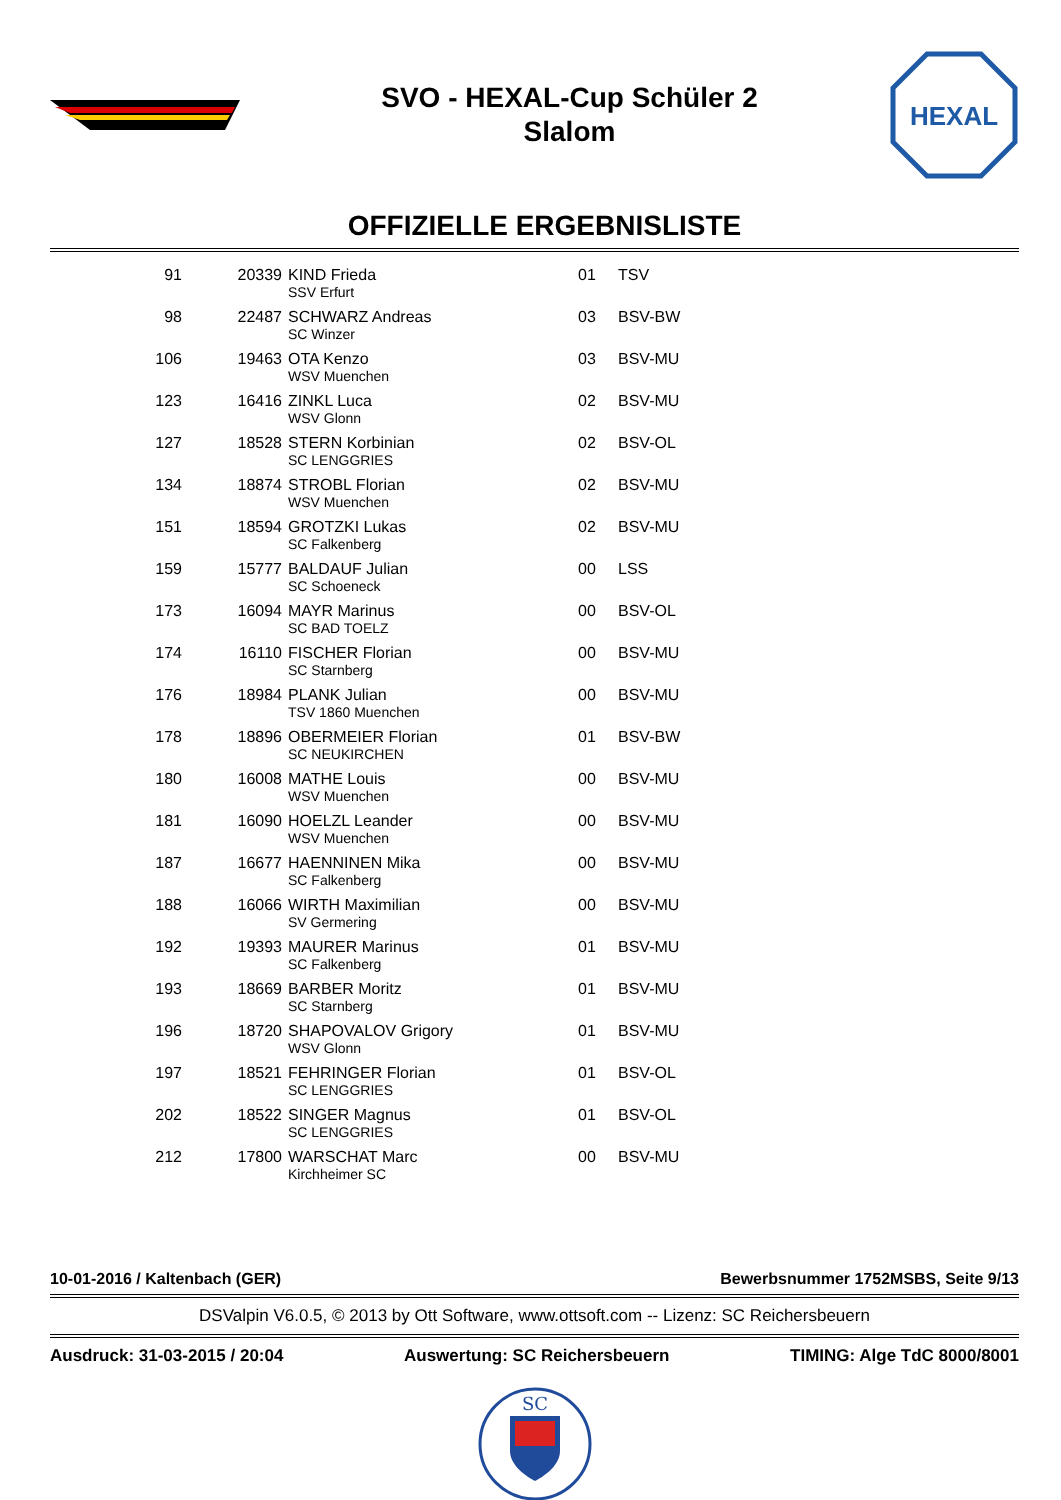SVO - HEXAL-Cup Schüler 2
Slalom
HEXAL
OFFIZIELLE ERGEBNISLISTE
| 91 | 20339 | KIND Frieda SSV Erfurt | 01 | TSV |
| 98 | 22487 | SCHWARZ Andreas SC Winzer | 03 | BSV-BW |
| 106 | 19463 | OTA Kenzo WSV Muenchen | 03 | BSV-MU |
| 123 | 16416 | ZINKL Luca WSV Glonn | 02 | BSV-MU |
| 127 | 18528 | STERN Korbinian SC LENGGRIES | 02 | BSV-OL |
| 134 | 18874 | STROBL Florian WSV Muenchen | 02 | BSV-MU |
| 151 | 18594 | GROTZKI Lukas SC Falkenberg | 02 | BSV-MU |
| 159 | 15777 | BALDAUF Julian SC Schoeneck | 00 | LSS |
| 173 | 16094 | MAYR Marinus SC BAD TOELZ | 00 | BSV-OL |
| 174 | 16110 | FISCHER Florian SC Starnberg | 00 | BSV-MU |
| 176 | 18984 | PLANK Julian TSV 1860 Muenchen | 00 | BSV-MU |
| 178 | 18896 | OBERMEIER Florian SC NEUKIRCHEN | 01 | BSV-BW |
| 180 | 16008 | MATHE Louis WSV Muenchen | 00 | BSV-MU |
| 181 | 16090 | HOELZL Leander WSV Muenchen | 00 | BSV-MU |
| 187 | 16677 | HAENNINEN Mika SC Falkenberg | 00 | BSV-MU |
| 188 | 16066 | WIRTH Maximilian SV Germering | 00 | BSV-MU |
| 192 | 19393 | MAURER Marinus SC Falkenberg | 01 | BSV-MU |
| 193 | 18669 | BARBER Moritz SC Starnberg | 01 | BSV-MU |
| 196 | 18720 | SHAPOVALOV Grigory WSV Glonn | 01 | BSV-MU |
| 197 | 18521 | FEHRINGER Florian SC LENGGRIES | 01 | BSV-OL |
| 202 | 18522 | SINGER Magnus SC LENGGRIES | 01 | BSV-OL |
| 212 | 17800 | WARSCHAT Marc Kirchheimer SC | 00 | BSV-MU |
10-01-2016 / Kaltenbach (GER) Bewerbsnummer 1752MSBS, Seite 9/13
DSValpin V6.0.5, © 2013 by Ott Software, www.ottsoft.com -- Lizenz: SC Reichersbeuern
Ausdruck: 31-03-2015 / 20:04 Auswertung: SC Reichersbeuern TIMING: Alge TdC 8000/8001
SC